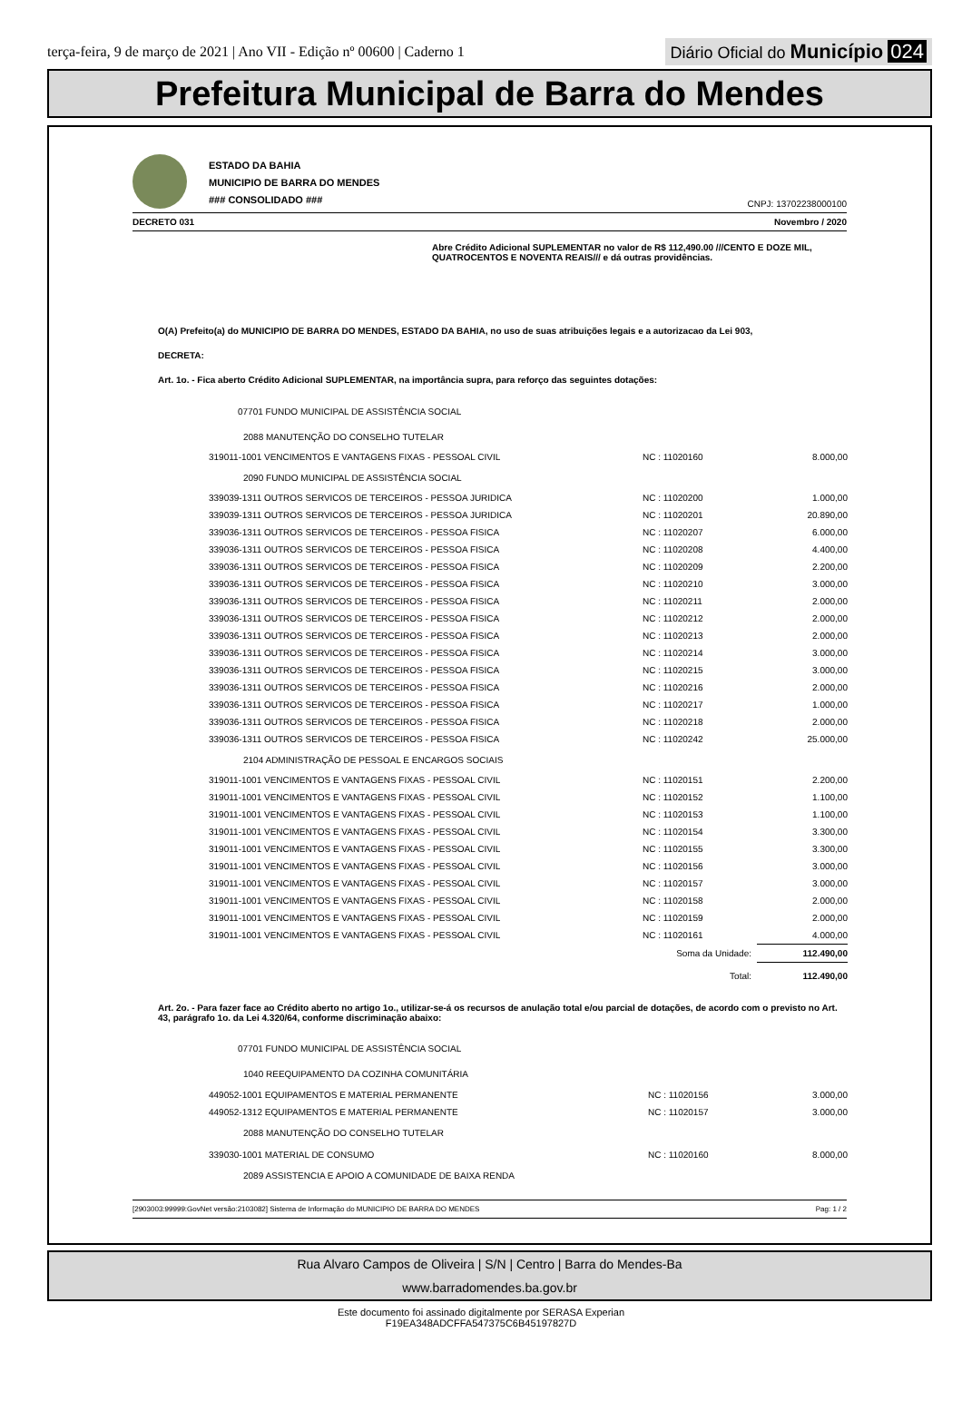terça-feira, 9 de março de 2021 | Ano VII - Edição nº 00600 | Caderno 1
Diário Oficial do Município 024
Prefeitura Municipal de Barra do Mendes
ESTADO DA BAHIA
MUNICIPIO DE BARRA DO MENDES
### CONSOLIDADO ###
CNPJ: 13702238000100
DECRETO 031 Novembro / 2020
Abre Crédito Adicional SUPLEMENTAR no valor de R$ 112,490.00 ///CENTO E DOZE MIL, QUATROCENTOS E NOVENTA REAIS/// e dá outras providências.
O(A) Prefeito(a) do MUNICIPIO DE BARRA DO MENDES, ESTADO DA BAHIA, no uso de suas atribuições legais e a autorizacao da Lei 903,
DECRETA:
Art. 1o. - Fica aberto Crédito Adicional SUPLEMENTAR, na importância supra, para reforço das seguintes dotações:
| 07701 FUNDO MUNICIPAL DE ASSISTÊNCIA SOCIAL | | |
| 2088 MANUTENÇÃO DO CONSELHO TUTELAR | | |
| 319011-1001 VENCIMENTOS E VANTAGENS FIXAS - PESSOAL CIVIL | NC : 11020160 | 8.000,00 |
| 2090 FUNDO MUNICIPAL DE ASSISTÊNCIA SOCIAL | | |
| 339039-1311 OUTROS SERVICOS DE TERCEIROS - PESSOA JURIDICA | NC : 11020200 | 1.000,00 |
| 339039-1311 OUTROS SERVICOS DE TERCEIROS - PESSOA JURIDICA | NC : 11020201 | 20.890,00 |
| 339036-1311 OUTROS SERVICOS DE TERCEIROS - PESSOA FISICA | NC : 11020207 | 6.000,00 |
| 339036-1311 OUTROS SERVICOS DE TERCEIROS - PESSOA FISICA | NC : 11020208 | 4.400,00 |
| 339036-1311 OUTROS SERVICOS DE TERCEIROS - PESSOA FISICA | NC : 11020209 | 2.200,00 |
| 339036-1311 OUTROS SERVICOS DE TERCEIROS - PESSOA FISICA | NC : 11020210 | 3.000,00 |
| 339036-1311 OUTROS SERVICOS DE TERCEIROS - PESSOA FISICA | NC : 11020211 | 2.000,00 |
| 339036-1311 OUTROS SERVICOS DE TERCEIROS - PESSOA FISICA | NC : 11020212 | 2.000,00 |
| 339036-1311 OUTROS SERVICOS DE TERCEIROS - PESSOA FISICA | NC : 11020213 | 2.000,00 |
| 339036-1311 OUTROS SERVICOS DE TERCEIROS - PESSOA FISICA | NC : 11020214 | 3.000,00 |
| 339036-1311 OUTROS SERVICOS DE TERCEIROS - PESSOA FISICA | NC : 11020215 | 3.000,00 |
| 339036-1311 OUTROS SERVICOS DE TERCEIROS - PESSOA FISICA | NC : 11020216 | 2.000,00 |
| 339036-1311 OUTROS SERVICOS DE TERCEIROS - PESSOA FISICA | NC : 11020217 | 1.000,00 |
| 339036-1311 OUTROS SERVICOS DE TERCEIROS - PESSOA FISICA | NC : 11020218 | 2.000,00 |
| 339036-1311 OUTROS SERVICOS DE TERCEIROS - PESSOA FISICA | NC : 11020242 | 25.000,00 |
| 2104 ADMINISTRAÇÃO DE PESSOAL E ENCARGOS SOCIAIS | | |
| 319011-1001 VENCIMENTOS E VANTAGENS FIXAS - PESSOAL CIVIL | NC : 11020151 | 2.200,00 |
| 319011-1001 VENCIMENTOS E VANTAGENS FIXAS - PESSOAL CIVIL | NC : 11020152 | 1.100,00 |
| 319011-1001 VENCIMENTOS E VANTAGENS FIXAS - PESSOAL CIVIL | NC : 11020153 | 1.100,00 |
| 319011-1001 VENCIMENTOS E VANTAGENS FIXAS - PESSOAL CIVIL | NC : 11020154 | 3.300,00 |
| 319011-1001 VENCIMENTOS E VANTAGENS FIXAS - PESSOAL CIVIL | NC : 11020155 | 3.300,00 |
| 319011-1001 VENCIMENTOS E VANTAGENS FIXAS - PESSOAL CIVIL | NC : 11020156 | 3.000,00 |
| 319011-1001 VENCIMENTOS E VANTAGENS FIXAS - PESSOAL CIVIL | NC : 11020157 | 3.000,00 |
| 319011-1001 VENCIMENTOS E VANTAGENS FIXAS - PESSOAL CIVIL | NC : 11020158 | 2.000,00 |
| 319011-1001 VENCIMENTOS E VANTAGENS FIXAS - PESSOAL CIVIL | NC : 11020159 | 2.000,00 |
| 319011-1001 VENCIMENTOS E VANTAGENS FIXAS - PESSOAL CIVIL | NC : 11020161 | 4.000,00 |
| | Soma da Unidade: | 112.490,00 |
| | Total: | 112.490,00 |
Art. 2o. - Para fazer face ao Crédito aberto no artigo 1o., utilizar-se-á os recursos de anulação total e/ou parcial de dotações, de acordo com o previsto no Art. 43, parágrafo 1o. da Lei 4.320/64, conforme discriminação abaixo:
| 07701 FUNDO MUNICIPAL DE ASSISTÊNCIA SOCIAL | | |
| 1040 REEQUIPAMENTO DA COZINHA COMUNITÁRIA | | |
| 449052-1001 EQUIPAMENTOS E MATERIAL PERMANENTE | NC : 11020156 | 3.000,00 |
| 449052-1312 EQUIPAMENTOS E MATERIAL PERMANENTE | NC : 11020157 | 3.000,00 |
| 2088 MANUTENÇÃO DO CONSELHO TUTELAR | | |
| 339030-1001 MATERIAL DE CONSUMO | NC : 11020160 | 8.000,00 |
| 2089 ASSISTENCIA E APOIO A COMUNIDADE DE BAIXA RENDA | | |
[2903003:99999:GovNet versão:2103082] Sistema de Informação do MUNICIPIO DE BARRA DO MENDES Pag: 1 / 2
Rua Alvaro Campos de Oliveira | S/N | Centro | Barra do Mendes-Ba
www.barradomendes.ba.gov.br
Este documento foi assinado digitalmente por SERASA Experian
F19EA348ADCFFA547375C6B45197827D